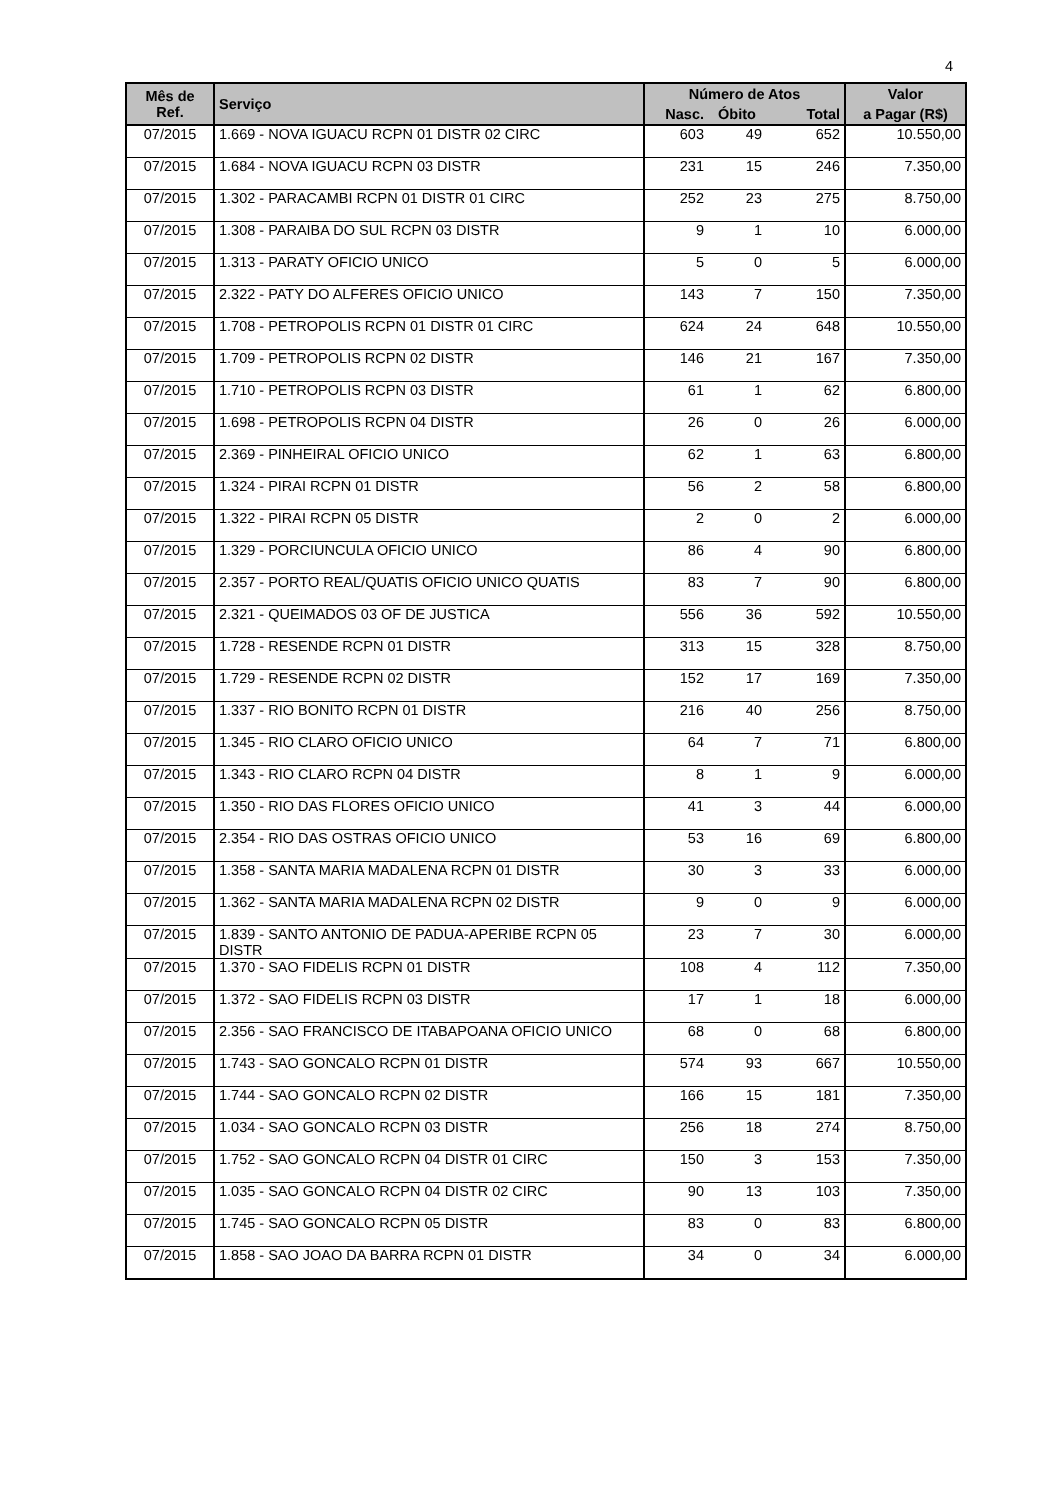4
| Mês de Ref. | Serviço | Número de Atos | | | Valor |
| --- | --- | --- | --- | --- | --- |
| | | Nasc. | Óbito | Total | a Pagar (R$) |
| 07/2015 | 1.669 - NOVA IGUACU RCPN 01 DISTR 02 CIRC | 603 | 49 | 652 | 10.550,00 |
| 07/2015 | 1.684 - NOVA IGUACU RCPN 03 DISTR | 231 | 15 | 246 | 7.350,00 |
| 07/2015 | 1.302 - PARACAMBI RCPN 01 DISTR 01 CIRC | 252 | 23 | 275 | 8.750,00 |
| 07/2015 | 1.308 - PARAIBA DO SUL RCPN 03 DISTR | 9 | 1 | 10 | 6.000,00 |
| 07/2015 | 1.313 - PARATY OFICIO UNICO | 5 | 0 | 5 | 6.000,00 |
| 07/2015 | 2.322 - PATY DO ALFERES OFICIO UNICO | 143 | 7 | 150 | 7.350,00 |
| 07/2015 | 1.708 - PETROPOLIS RCPN 01 DISTR 01 CIRC | 624 | 24 | 648 | 10.550,00 |
| 07/2015 | 1.709 - PETROPOLIS RCPN 02 DISTR | 146 | 21 | 167 | 7.350,00 |
| 07/2015 | 1.710 - PETROPOLIS RCPN 03 DISTR | 61 | 1 | 62 | 6.800,00 |
| 07/2015 | 1.698 - PETROPOLIS RCPN 04 DISTR | 26 | 0 | 26 | 6.000,00 |
| 07/2015 | 2.369 - PINHEIRAL OFICIO UNICO | 62 | 1 | 63 | 6.800,00 |
| 07/2015 | 1.324 - PIRAI RCPN 01 DISTR | 56 | 2 | 58 | 6.800,00 |
| 07/2015 | 1.322 - PIRAI RCPN 05 DISTR | 2 | 0 | 2 | 6.000,00 |
| 07/2015 | 1.329 - PORCIUNCULA OFICIO UNICO | 86 | 4 | 90 | 6.800,00 |
| 07/2015 | 2.357 - PORTO REAL/QUATIS OFICIO UNICO QUATIS | 83 | 7 | 90 | 6.800,00 |
| 07/2015 | 2.321 - QUEIMADOS 03 OF DE JUSTICA | 556 | 36 | 592 | 10.550,00 |
| 07/2015 | 1.728 - RESENDE RCPN 01 DISTR | 313 | 15 | 328 | 8.750,00 |
| 07/2015 | 1.729 - RESENDE RCPN 02 DISTR | 152 | 17 | 169 | 7.350,00 |
| 07/2015 | 1.337 - RIO BONITO RCPN 01 DISTR | 216 | 40 | 256 | 8.750,00 |
| 07/2015 | 1.345 - RIO CLARO OFICIO UNICO | 64 | 7 | 71 | 6.800,00 |
| 07/2015 | 1.343 - RIO CLARO RCPN 04 DISTR | 8 | 1 | 9 | 6.000,00 |
| 07/2015 | 1.350 - RIO DAS FLORES OFICIO UNICO | 41 | 3 | 44 | 6.000,00 |
| 07/2015 | 2.354 - RIO DAS OSTRAS OFICIO UNICO | 53 | 16 | 69 | 6.800,00 |
| 07/2015 | 1.358 - SANTA MARIA MADALENA RCPN 01 DISTR | 30 | 3 | 33 | 6.000,00 |
| 07/2015 | 1.362 - SANTA MARIA MADALENA RCPN 02 DISTR | 9 | 0 | 9 | 6.000,00 |
| 07/2015 | 1.839 - SANTO ANTONIO DE PADUA-APERIBE RCPN 05 DISTR | 23 | 7 | 30 | 6.000,00 |
| 07/2015 | 1.370 - SAO FIDELIS RCPN 01 DISTR | 108 | 4 | 112 | 7.350,00 |
| 07/2015 | 1.372 - SAO FIDELIS RCPN 03 DISTR | 17 | 1 | 18 | 6.000,00 |
| 07/2015 | 2.356 - SAO FRANCISCO DE ITABAPOANA OFICIO UNICO | 68 | 0 | 68 | 6.800,00 |
| 07/2015 | 1.743 - SAO GONCALO RCPN 01 DISTR | 574 | 93 | 667 | 10.550,00 |
| 07/2015 | 1.744 - SAO GONCALO RCPN 02 DISTR | 166 | 15 | 181 | 7.350,00 |
| 07/2015 | 1.034 - SAO GONCALO RCPN 03 DISTR | 256 | 18 | 274 | 8.750,00 |
| 07/2015 | 1.752 - SAO GONCALO RCPN 04 DISTR 01 CIRC | 150 | 3 | 153 | 7.350,00 |
| 07/2015 | 1.035 - SAO GONCALO RCPN 04 DISTR 02 CIRC | 90 | 13 | 103 | 7.350,00 |
| 07/2015 | 1.745 - SAO GONCALO RCPN 05 DISTR | 83 | 0 | 83 | 6.800,00 |
| 07/2015 | 1.858 - SAO JOAO DA BARRA RCPN 01 DISTR | 34 | 0 | 34 | 6.000,00 |